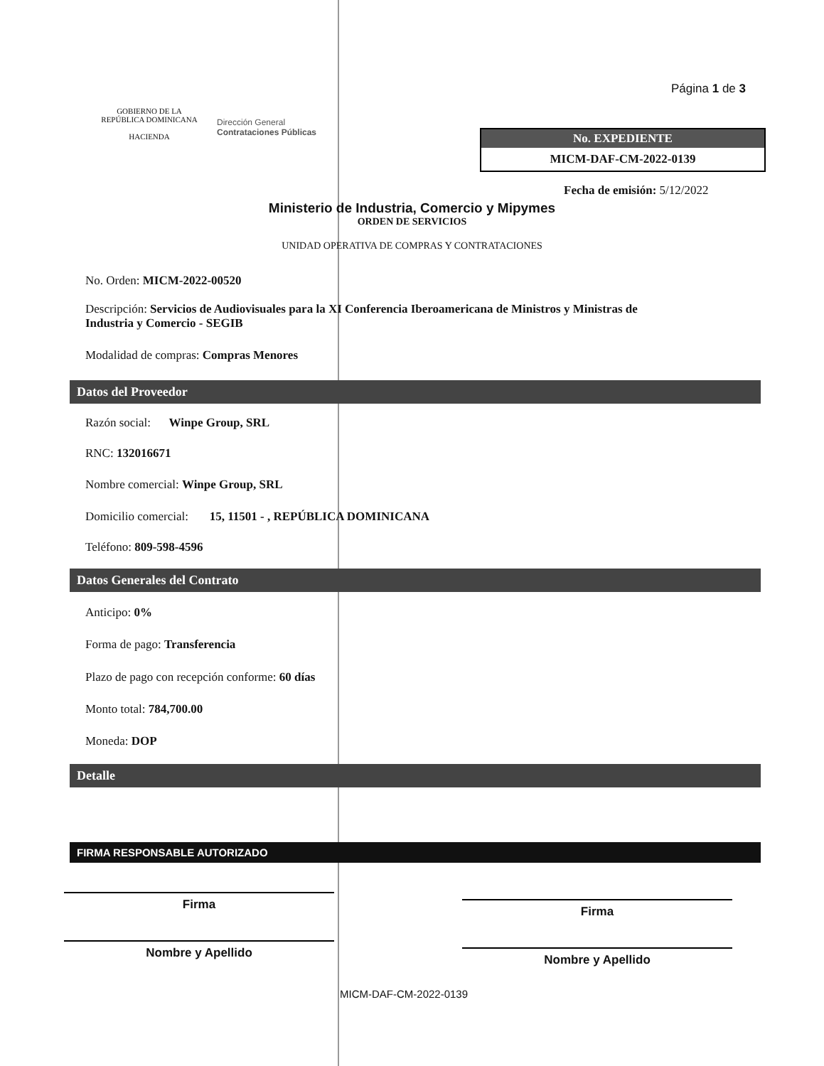GOBIERNO DE LA
REPÚBLICA DOMINICANA
HACIENDA
Dirección General
Contrataciones Públicas
Página 1 de 3
No. EXPEDIENTE
MICM-DAF-CM-2022-0139
Fecha de emisión: 5/12/2022
Ministerio de Industria, Comercio y Mipymes
ORDEN DE SERVICIOS
UNIDAD OPERATIVA DE COMPRAS Y CONTRATACIONES
No. Orden: MICM-2022-00520
Descripción: Servicios de Audiovisuales para la XI Conferencia Iberoamericana de Ministros y Ministras de Industria y Comercio - SEGIB
Modalidad de compras: Compras Menores
Datos del Proveedor
Razón social: Winpe Group, SRL
RNC: 132016671
Nombre comercial: Winpe Group, SRL
Domicilio comercial: 15, 11501 - , REPÚBLICA DOMINICANA
Teléfono: 809-598-4596
Datos Generales del Contrato
Anticipo: 0%
Forma de pago: Transferencia
Plazo de pago con recepción conforme: 60 días
Monto total: 784,700.00
Moneda: DOP
Detalle
FIRMA RESPONSABLE AUTORIZADO
Firma
Nombre y Apellido
Firma
Nombre y Apellido
MICM-DAF-CM-2022-0139